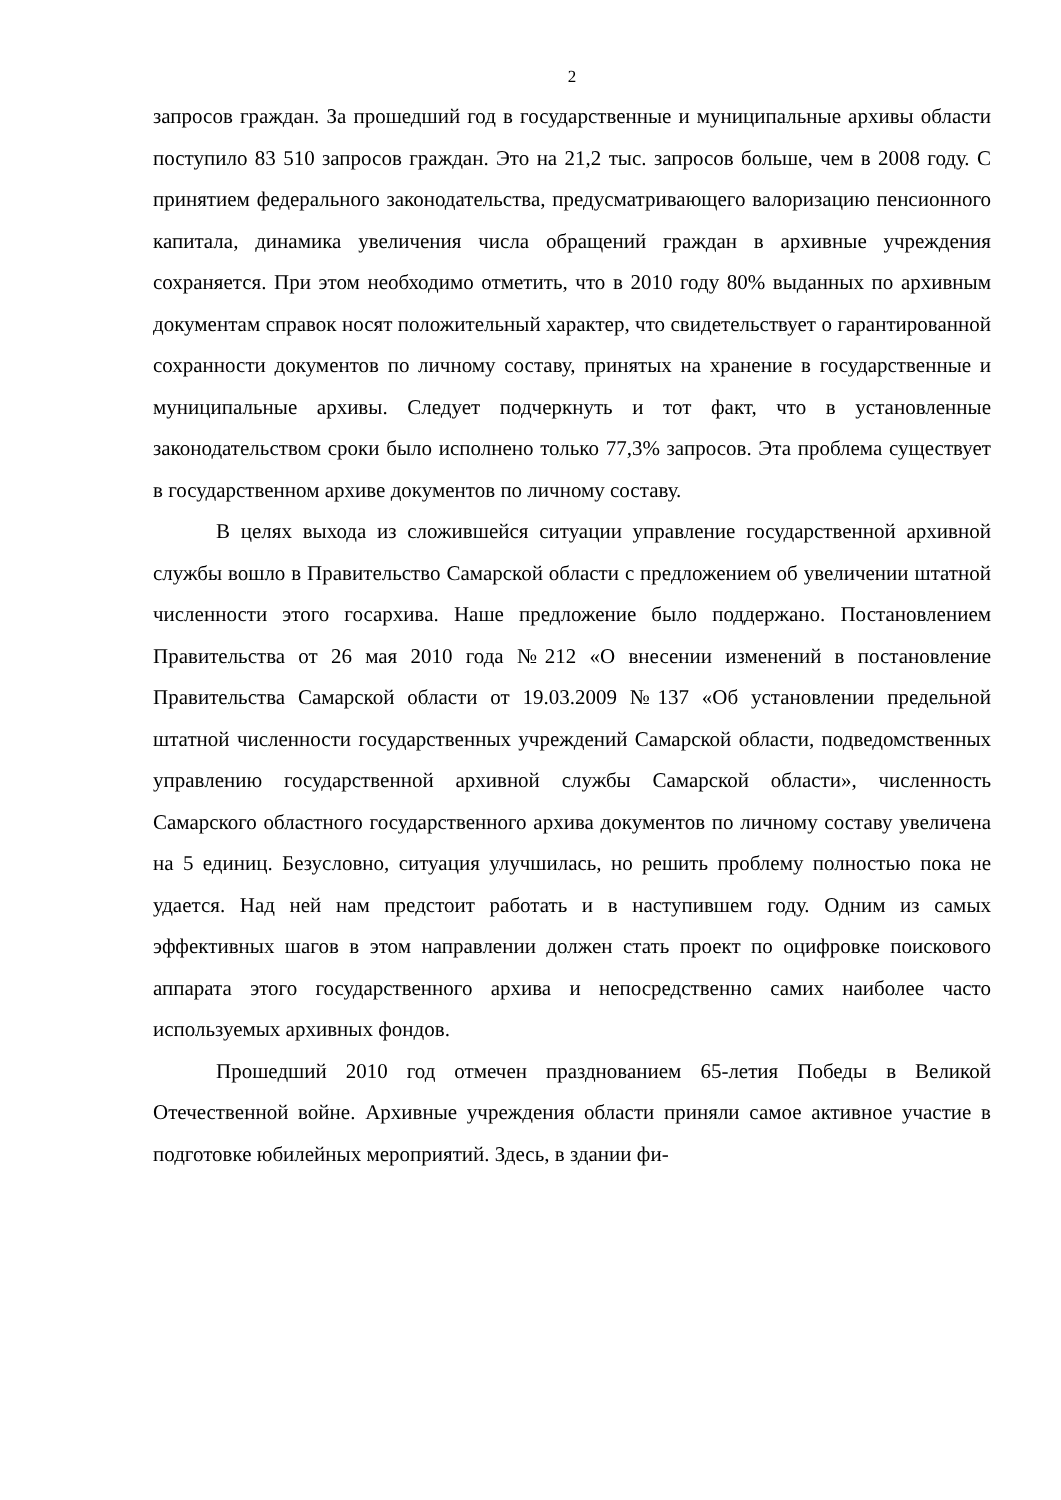2
запросов граждан. За прошедший год в государственные и муниципальные архивы области поступило 83 510 запросов граждан. Это на 21,2 тыс. запросов больше, чем в 2008 году. С принятием федерального законодательства, предусматривающего валоризацию пенсионного капитала, динамика увеличения числа обращений граждан в архивные учреждения сохраняется. При этом необходимо отметить, что в 2010 году 80% выданных по архивным документам справок носят положительный характер, что свидетельствует о гарантированной сохранности документов по личному составу, принятых на хранение в государственные и муниципальные архивы. Следует подчеркнуть и тот факт, что в установленные законодательством сроки было исполнено только 77,3% запросов. Эта проблема существует в государственном архиве документов по личному составу.
В целях выхода из сложившейся ситуации управление государственной архивной службы вошло в Правительство Самарской области с предложением об увеличении штатной численности этого госархива. Наше предложение было поддержано. Постановлением Правительства от 26 мая 2010 года №212 «О внесении изменений в постановление Правительства Самарской области от 19.03.2009 №137 «Об установлении предельной штатной численности государственных учреждений Самарской области, подведомственных управлению государственной архивной службы Самарской области», численность Самарского областного государственного архива документов по личному составу увеличена на 5 единиц. Безусловно, ситуация улучшилась, но решить проблему полностью пока не удается. Над ней нам предстоит работать и в наступившем году. Одним из самых эффективных шагов в этом направлении должен стать проект по оцифровке поискового аппарата этого государственного архива и непосредственно самих наиболее часто используемых архивных фондов.
Прошедший 2010 год отмечен празднованием 65-летия Победы в Великой Отечественной войне. Архивные учреждения области приняли самое активное участие в подготовке юбилейных мероприятий. Здесь, в здании фи-